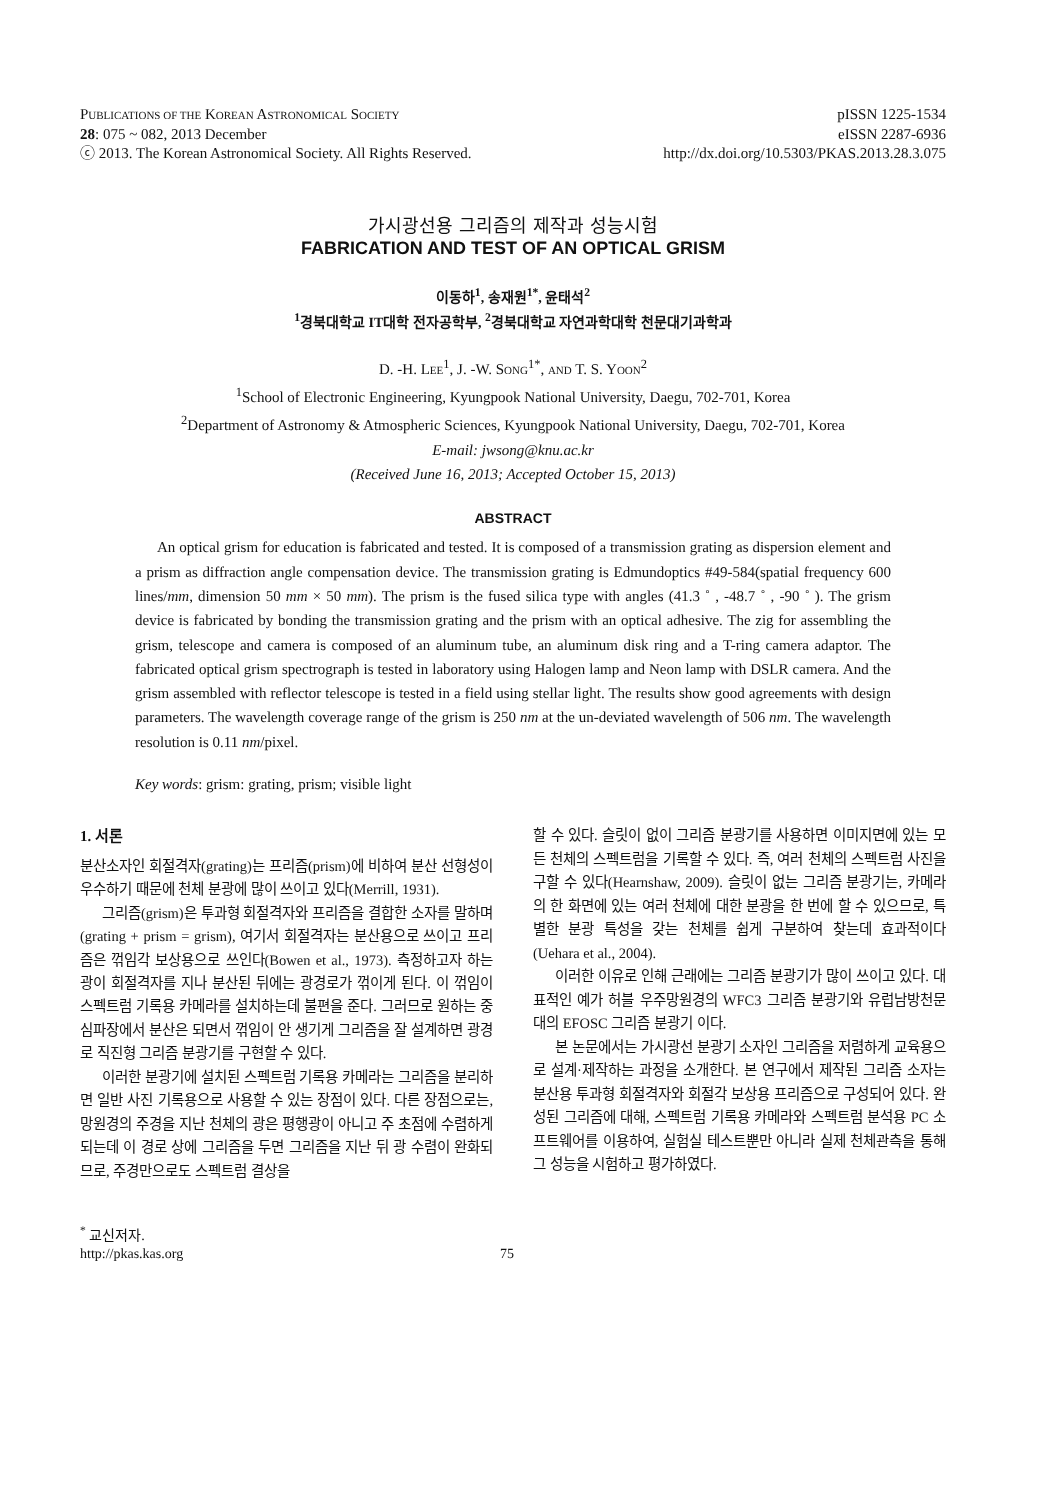PUBLICATIONS OF THE KOREAN ASTRONOMICAL SOCIETY
28: 075 ~ 082, 2013 December
ⓒ 2013. The Korean Astronomical Society. All Rights Reserved.
pISSN 1225-1534
eISSN 2287-6936
http://dx.doi.org/10.5303/PKAS.2013.28.3.075
가시광선용 그리즘의 제작과 성능시험
FABRICATION AND TEST OF AN OPTICAL GRISM
이동하<sup>1</sup>, 송재원<sup>1*</sup>, 윤태석<sup>2</sup>
<sup>1</sup> 경북대학교 IT대학 전자공학부, <sup>2</sup>경북대학교 자연과학대학 천문대기과학과
D. -H. LEE<sup>1</sup>, J. -W. SONG<sup>1*</sup>, AND T. S. YOON<sup>2</sup>
<sup>1</sup> School of Electronic Engineering, Kyungpook National University, Daegu, 702-701, Korea
<sup>2</sup> Department of Astronomy & Atmospheric Sciences, Kyungpook National University, Daegu, 702-701, Korea
E-mail: jwsong@knu.ac.kr
(Received June 16, 2013; Accepted October 15, 2013)
ABSTRACT
An optical grism for education is fabricated and tested. It is composed of a transmission grating as dispersion element and a prism as diffraction angle compensation device. The transmission grating is Edmundoptics #49-584(spatial frequency 600 lines/mm, dimension 50 mm × 50 mm). The prism is the fused silica type with angles (41.3 ˚ , -48.7 ˚ , -90 ˚ ). The grism device is fabricated by bonding the transmission grating and the prism with an optical adhesive. The zig for assembling the grism, telescope and camera is composed of an aluminum tube, an aluminum disk ring and a T-ring camera adaptor. The fabricated optical grism spectrograph is tested in laboratory using Halogen lamp and Neon lamp with DSLR camera. And the grism assembled with reflector telescope is tested in a field using stellar light. The results show good agreements with design parameters. The wavelength coverage range of the grism is 250 nm at the un-deviated wavelength of 506 nm. The wavelength resolution is 0.11 nm/pixel.
Key words: grism: grating, prism; visible light
1. 서론
분산소자인 회절격자(grating)는 프리즘(prism)에 비하여 분산 선형성이 우수하기 때문에 천체 분광에 많이 쓰이고 있다(Merrill, 1931).
그리즘(grism)은 투과형 회절격자와 프리즘을 결합한 소자를 말하며(grating + prism = grism), 여기서 회절격자는 분산용으로 쓰이고 프리즘은 꺾임각 보상용으로 쓰인다(Bowen et al., 1973). 측정하고자 하는 광이 회절격자를 지나 분산된 뒤에는 광경로가 꺾이게 된다. 이 꺾임이 스펙트럼 기록용 카메라를 설치하는데 불편을 준다. 그러므로 원하는 중심파장에서 분산은 되면서 꺾임이 안 생기게 그리즘을 잘 설계하면 광경로 직진형 그리즘 분광기를 구현할 수 있다.
이러한 분광기에 설치된 스펙트럼 기록용 카메라는 그리즘을 분리하면 일반 사진 기록용으로 사용할 수 있는 장점이 있다. 다른 장점으로는, 망원경의 주경을 지난 천체의 광은 평행광이 아니고 주 초점에 수렴하게 되는데 이 경로 상에 그리즘을 두면 그리즘을 지난 뒤 광 수렴이 완화되므로, 주경만으로도 스펙트럼 결상을
할 수 있다. 슬릿이 없이 그리즘 분광기를 사용하면 이미지면에 있는 모든 천체의 스펙트럼을 기록할 수 있다. 즉, 여러 천체의 스펙트럼 사진을 구할 수 있다(Hearnshaw, 2009). 슬릿이 없는 그리즘 분광기는, 카메라의 한 화면에 있는 여러 천체에 대한 분광을 한 번에 할 수 있으므로, 특별한 분광 특성을 갖는 천체를 쉽게 구분하여 찾는데 효과적이다(Uehara et al., 2004).
이러한 이유로 인해 근래에는 그리즘 분광기가 많이 쓰이고 있다. 대표적인 예가 허블 우주망원경의 WFC3 그리즘 분광기와 유럽남방천문대의 EFOSC 그리즘 분광기 이다.
본 논문에서는 가시광선 분광기 소자인 그리즘을 저렴하게 교육용으로 설계·제작하는 과정을 소개한다. 본 연구에서 제작된 그리즘 소자는 분산용 투과형 회절격자와 회절각 보상용 프리즘으로 구성되어 있다. 완성된 그리즘에 대해, 스펙트럼 기록용 카메라와 스펙트럼 분석용 PC 소프트웨어를 이용하여, 실험실 테스트뿐만 아니라 실제 천체관측을 통해 그 성능을 시험하고 평가하였다.
<sup>*</sup> 교신저자.
http://pkas.kas.org 75